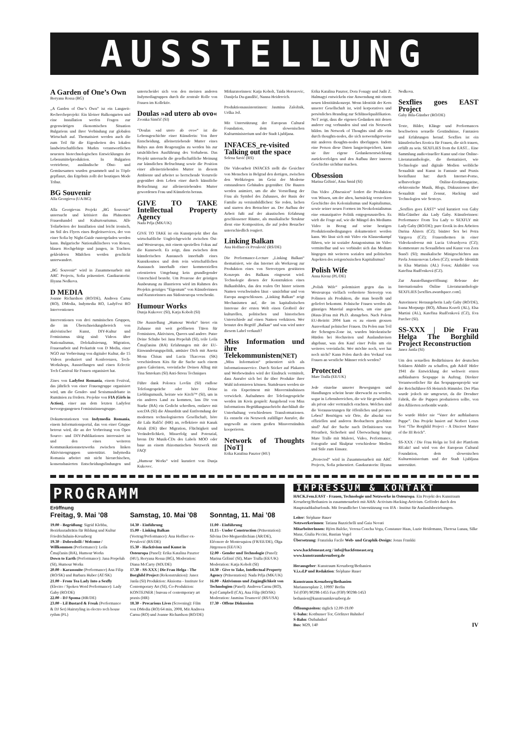AUSSTELLUNG
A Garden of One’s Own
Boryana Rossa (BG)
„A Garden of One’s Own” ist ein Langzeit-Rechercheprojekt: Ein kleiner Balkongarten und eine Installation werfen Fragen zur gegenwärtigen ökonomischen Situation Bulgariens und ihrer Verbindung zur globalen Wirtschaft auf. Thematisiert werden auch die zum Teil für die Eigenheiten des lokalen landwirtschaftlichen Markts verantwortlichen neuesten biotechnologischen Entwicklungen der Lebensmittelproduktion. In Bulgarien vertriebene, ausländische Obst- und Gemüsesamen wurden gesammelt und in Töpfe gepflanzt, das Ergebnis zollt der boutiques Mode Tribut.
BG Souvenir
Alla Georgieva (UA/BG)
Alla Georgievas Projekt „BG Souvenir“ untersucht und kritisiert das Phänomen Frauenhandel und Kulturtourismus. Alle Teilarbeiten der Installation sind leicht ironisch, im Stil des Flyers eines Begleitservices, der von einer Sofia by Night-Guide runtergeladen werden kann. Bulgarische Nationalklischees von Rosen, blauen Hochgebirge und jungen, in Trachten gekleideten Mädchen werden geschickt unterwandert.
„BG Souvenir“ wird in Zusammenarbeit mit ARC Projects, Sofia präsentiert. Gastkuratorin: Iliyana Nedkova.
D MEDIA
Joanne Richardson (RO/DE), Andreea Carnu (RO), DMedia, Indymedia RO, LadyFest RO Interventionen
Interventionen von drei rumänischen Gruppen, die im Überschneidungsbereich von aktivistischer Kunst, DIY-Kultur und Feminismus tätig sind: Videos über Nationalismus, Delokalisierung, Migration, Frauenarbeit und Prekarität von D Media, einer NGO zur Verbreitung von digitaler Kultur, die 15 Videos produziert und Konferenzen, Tech-Workshops, Ausstellungen und einen Eclectic Tech Carnival für Frauen organisiert hat.
Zines von Ladyfest Romania, einem Festival, das jährlich von einer Frauengruppe organisiert wird, um die Gender- und Sexismusdebatte in Rumänien zu fördern. Projekte von FIA (Girls in Action), einer aus dem letzten Ladyfest hervorgegangenen Feministinnengruppe.
Dokumentationen von Indymedia Romania, einem Informationsportal, das von einer Gruppe betreut wird, die an der Verbreitung von Open Source- und DIY-Publikationen interessiert ist und den eines weiteren Kommunikationsnetzwerks zwischen linken Aktivistengruppen unterstützt. Indymedia Romania arbeitet mit nicht hierarchischen, konsensbasierten Entscheidungsfindungen und unterscheidet sich von den meisten anderen Indymediagruppen durch die zentrale Rolle von Frauen im Kollektiv.
Doulas »ad utero ab ovo«
Zvonka Simčič (SI)
“Doulas »ad utero ab ovo«“ ist die Lebensgeschichte einer Künstlerin: Von ihrer Entscheidung, alleinerziehende Mutter eines Babys aus dem Reagenzglas zu werden bis zur tatsächlichen Ausführung des Vorhabens. Das Projekt untersucht die gesellschaftliche Meinung zur künstlichen Befruchtung sowie die Position einer alleinerziehenden Mutter in diesem Ambiente und arbeitet so herrschende Vorurteile gegenüber dem Leben einer durch künstliche Befruchtung zur alleinerziehenden Mutter gewordenen Frau und Künstlerin heraus.
GIVE TO TAKE Intellectual Property Agency
Nada Prlja (MK/UK)
GIVE TO TAKE ist ein Kunstprojekt über das wirtschaftliche Ungleichgewicht zwischen Ost- und Westeuropa, mit einem speziellen Fokus auf die Kunstwelt. Es zeigt, dass zwischen dem künstlerischen Austausch innerhalb eines Kunstkosmos und dem rein wirtschaftlichen Austausch innerhalb einer kommerziellen orientierten Umgebung kein grundlegender Unterschied besteht. Um Prozesse der geistigen Ausbeutung zu illustrieren wird im Rahmen des Projekts geistiges “Eigentum” von Künstlerinnen und Kuratorinnen aus Südosteuropa verschenkt.
Humour Works
Dunja Kukovec (SI), Katja Kobolt (SI)
Die Ausstellung „Humour Works“ bietet ein Zuhause mit weit geöffneten Türen für Feministen, Aktivisten, Queers und andere. Putze Deine Schuhe bei Jana Prepeluh (SI), teile Leila Čmajčanins (BA) Erfahrungen mit der EU-Einwanderungspolitik, amüsier Dich mit Anetta Mona Chisas und Lucia Tkacovas (SK) verschiedenen Kits für die Suche nach einem guten Galeristen, vereinfache Deinen Alltag mit Tina Smrekars (SI) Anti-Stress Techniques
Führe dank Polonca Lovšin (SI) endlose Telefongespräche oder höre Deine Lieblingsmusik, heirate wie Kitch™ (SI), um in ein anderes Land zu kommen, lass Dir von Starke (BA) ein Gedicht schreiben, entlarve mit son:DA (SI) die Absurdität und Entfremdung der modernen technologisierten Gesellschaft, höre dir Lala Raščić (HR) an, reflektiere mit Kanak Attak (DE) über Migration, Flüchtigkeit und Veränderlichkeit, Misserfolg und Potenzial, brenn Dir Musik-CDs des Labels MOO oder baue an einem rhizomatischen Netzwerk mit FAQ!
„Humour Works“ wird kuratiert von Dunja Kukovec.
Mitkuratorinnen: Katja Kobolt, Taida Horozovic, Danijela Du-gandžić, Nanna Heidereich.
Produktionsassistentinnen: Jasmina Založnik, Urška Jež.
Mit Unterstützung der European Cultural Foundation, dem slowenischen Kulturministerium und der Stadt Ljubljana.
INFACES_re-visited Talking out the space
Selena Savić (RS)
Die Videoarbeit INFACES stellt die Gesichter von Menschen in Belgrad den dortigen, zwischen den Weltkriegen im Geist der Moderne entstandenen Gebäuden gegenüber. Die Bauten werden animiert, um die alte Vorstellung der Frau als Symbol des Zuhauses, der Basis der Familie zu versinnbildlichen: Sie reden, lachen und starren den Betrachter an. Der Aufbau der Arbeit fußt auf der akustischen Erfahrung geschlossener Räume, als musikalische Struktur dient eine Komposition, die auf jeden Besucher unterschiedlich reagiert.
Linking Balkan
Ana Hoffner ex Prvulović (RS/DE)
Die Performance-Lecture „Linking Balkan“ thematisiert, wie das Internet als Werkzeug zur Produktion eines von Stereotypen gestützten Konzepts des Balkans eingesetzt wird. Technologie dienen der Konstruktion eines Balkanbildes, das den realen Ort hinter seinem Namen verschwinden lässt - unsichtbar und von Europa ausgeschlossen. „Linking Balkan“ zeigt Mechanismen auf, die im kapitalistischen Interesse der ersten Welt einen Großteil der kulturellen, politischen und historischen Unterschiede auf einen Namen verkürzen. Wer benutzt den Begriff „Balkan“ und was wird unter diesem Label verkauft?
Miss Information und ihre Telekommunisten(NET)
„Miss Information“ präsentiert sich als Informationsservice. Durch Sticker auf Plakaten und Werbewänden wird der Eindruck vermittelt, dass Anrufer sich bei ihr über Produkte ihrer Wahl informieren können. Stattdessen werden sie in ein Experiment mit Misverständnissen verwickelt. Aufnahmen der Telefongespräche werden im Kreis gespielt: Ausgehend von Miss Informations Begrüßungsnachricht durchläuft die Unterhaltung verschiedenen Transformationen. Es entsteht ein Netzwerk zufälliger Anrufer, die ungewollt an einem großen Missverständnis kooperieren.
Network of Thoughts [NoT]
Erika Katalina Pasztor (HU)
Erika Katalina Pasztor, Dora Fonagy und Judit Z. Halmagyi entwickeln eine Anwendung mit einem neuen Identitätskonzept. Wenn Identität der Kern unserer Gesellschaft ist, wird korporatives und persönliches Branding zur Schlüsselqualifikation. NoT zeigt, dass die eigenen Gedanken mit denen anderer eng verbunden sind und ein Netzwerk bilden. Im Network of Thoughts sind alle eins durch thoughts-nodes, die sich notwendigerweise mit anderen thoughts-nodes überlappen. Indem eine Person diese Daten langzeitspeichert, kann sie ihre eigene Gedankenentwicklung zurückverfolgen und den Aufbau ihrer inneren Geschichte sichtbar machen.
Obsession
Marina Gržinić, Aina Smid (SI)
Das Video „Obsession“ fordert die Produktion von Wissen, um der alten, hartnäckig versteckten Geschichte des Kolonialismus und Kapitalismus, sowie seiner neuen Formen im Neokolonialismus eine emanzipative Politik entgegenzustellen. Es wirft die Frage auf, wie die Mängel des Mediums Video in Bezug auf seine heutigen Produktionsbedingungen dokumentiert werden kann. Wo lässt sich mit Video ein Klassenkampf führen, wie ist sozialer Antagonismus im Video vermittelbar und wo verbindet sich das Medium hingegen mit weiteren sozialen und politischen Aspekten des zeitgenössischen Kapitalismus?
Polish Wife
Anna Krenz (PL/DE)
„Polish Wife“ polemisiert gegen das in Westeuropa vielfach verbreitete Stereotyp von Polinnen als Produkten, die man bestellt und geliefert bekommt. Polnische Frauen werden als günstiges Material angesehen, um eine gute (Haus-)Frau mit Ph.D. abzugeben. Nach Polens EU-Beitritt 2004 kam es zu einem grossen Ausverkauf polnischer Frauen. Da Polen nun Teil der Schengen-Zone ist, wurden bürokratische Hürden bei Hochzeiten und Auslandsreisen abgebaut, was den Kauf einer Polin um ein weiteres vereinfacht. Wer möchte noch, wer hat noch nicht? Kann Polen durch den Verkauf von Frauen an westliche Männer reich werden?
Protected
Mare Tralla (EE/UK)
Jede einzelne unserer Bewegungen und Handlungen scheint heute überwacht zu werden, sogar in Lebensbereichen, die wir für gewöhnlich als privat oder vertraulich erachten. Welches sind die Voraussetzungen für öffenliches und privates Leben? Benötigen wir Orte, die absolut vor offiziellen und anderen Beobachtern geschützt sind? Auf der Suche nach Definitionen von Privatheit, Sicherheit und Überwachung bringt Mare Tralle mit Malerei, Video, Performance, Fotografie und Skulptur verschiedene Medien und Stile zum Einsatz.
„Protected“ wird in Zusammenarbeit mit ARC Projects, Sofia präsentiert. Gastkuratorin: Iliyana Nedkova.
Sexflies goes EAST Project
Gaby Bila-Günther (RO/DE)
Texte, Bilder, Klänge und Performances beschwören sexuelle Geständnisse, Fantasien und Erfahrungen herauf. Sexflies ist ein künstlerisches Erotica für Frauen, die sich trauen, erfüllt zu sein. SEXFLIES from the EAST... Eine Sammlung audiovisueller Kunst und eine Online-Literaturanthologie, die thematisiert, wie Technologie und digitale Medien weibliche Sexualität und Kunst in Fantasie und Praxis beeinflusst hat: durch Internet-Porno, selbstverlegte Online-Erotikmagazine, elektronische Musik, Blogs, Diskussionen über Sexualität und Zensur, Hacking und Technologien wie Sextoys.
„Sexflies goes EAST“ wird kuratiert von Gaby Bila-Günther aka Lady Gaby. Künstlerinnen: Performance From Tea Lady to SEXFLY mit Lady Gaby (RO/DE); pure Erotik in den Arbeiten Darina Alsters (CZ); binärer Sex bei Petra Vargova (CZ); Frauenthemen in einer Videokonferenz mit Lucia Udvardyova (CZ); Kommentare zu Sexualleben und Kunst von Zora Stanči (SI); musikalische Minigeschichten aus Pavla Jonssonovas Leben (CZ); sexuelle Identität in Elsa Martinis (AL) Fotos; Aktbilder von Kateřina Rudčenková (CZ).
Zur Ausstellungseröffnung: Release der Internationalen Online Literaturanthologie SEXFLIES [sexflies.awardspace.com].
Autorinnen: Herausgeberin Lady Gaby (RO/DE), Ioana Morpurgo (RO), Albana Kozeli (AL), Elsa Martini (AL), Kateřina Rudčenková (CZ), Eva Parcher (SI).
SS-XXX | Die Frau Helga The Borghild Project Reconstruction
Janez Janša (SI)
Um den sexuellen Bedürfnissen der deutschen Soldaten Abhilfe zu schaffen, gab Adolf Hitler 1941 die Entwicklung der weltweit ersten aufblasbaren Sexpuppe in Auftrag. Direkter Verantwortlicher für das Sexpuppenprojekt war der Reichsführer-SS Heinrich Himmler. Der Plan wurde jedoch nie umgesetzt, da die Dresdner Fabrik, die die Puppen produzieren sollte, von den Alliierten zerbombt wurde.
So wurde Hitler nie “Vater der aufblasbaren Puppe”. Das Projekt basiert auf Norbert Lenzs Text “The Borghild Project – A Discreet Matter of the III Reich”.
SS-XXX / Die Frau Helga ist Teil der Plattform RE:akt! und wird von der European Cultural Foundation, dem slowenischen Kulturministerium und der Stadt Ljubljana unterstützt.
PROGRAMM
Eröffnung
Freitag, 9. Mai ’08
19.00 - Begrüßung: Sigrid Klebba, Bezirksstadträtin für Bildung und Kultur Friedrichshain-Kreuzberg
19.30 - Dobrodošli / Welcome / Willkommen (Performance): Leila Čmajčanin (BA), Humour Works
Down to Earth (Performance): Jana Prepeluh (SI), Humour Works
20.00 - Karasssuite (Performance) Ana Filip (RO/SK) und Barbara Huber (AT/SK)
21.00 - From Tea Lady Into a Sexfly (Electro / Spoken Word Performance): Lady Gaby (RO/DE)
22.00 - DJ Spoma (HR/DE)
23.00 - Lil Bustard & Freak (Performance & DJ Set) Hairstyling in electro tech house rythm (PL)
Samstag, 10. Mai ’08
14.30 - Einführung
15.00 - Linking Balkan (Vortrag/Performance): Ana Hoffner ex-Prvulović (RS/DE)
15.30 - Hacktivism und Kunst in Osteuropa (Panel): Erika Katalina Pasztor (HU), Boryana Rossa (BG), Moderation: Diana McCarty (MX/DE)
17.30 - SS-XXX | Die Frau Helga - The Borghild Project (Rekonstruktion): Janez Janša (SI) Produktion: Aksioma - Institute for Contemporary Art (SI), Co-Produktion: KONTEJNER | bureau of contemporary art praxis (HR)
18.30 - Precarious Lives (Screening): Film von DMedia (RO) 64 min, 2008, Mit Andreea Carnu (RO) und Joanne Richardson (RO/DE)
Sonntag, 11. Mai ’08
11.00 - Einführung
11.15 - Under Construction (Präsentation): Silvina Der-Meguerditchian (AR/DE), Eléonore de Montesquiou (FR/EE/DE), Olga Jürgenson (EE/UK)
12.00 - Gender und Technologie (Panel): Marina Gržinić (SI), Mare Tralla (EE/UK) Moderation: Katja Kobolt (SI)
14.30 - Give to Take, Intellectual Property Agency (Präsentation): Nada Prlja (MK/UK)
16.00 - Aktivismus und Zugänglichkeit von Technologien (Panel): Andreea Carnu (RO), Kyd Campbell (CA), Ana Filip (RO/SK) Moderation: Jasmina Tesanović (RS/USA)
17.30 - Offene Diskussion
IMPRESSUM & KONTAKT
HACK.Fem.EAST - Frauen, Technologie und Netzwerke in Osteuropa. Ein Projekt des Kunstraum Kreuzberg/Bethanien in zusammenarbeit mit AHA: Activism-Hacking-Artivism. Gefördet durch den Hauptstadtkulturfonds. Mit freundlicher Unterstützung von IFA - Institut für Auslandsbeziehungen.
Leiter: Stéphane Bauer
Netzwerkerinnen: Tatiana Bazzichelli und Gaia Novati
MitarbeiterInnen: Björn Balcke, Verena Concha Vega, Constanze Haas, Luzie Heidemann, Theresa Lunau, Silke Manz, Giulia Piccini, Bastian Vogel
Übersetzung: Franziska Facile Web- und Graphik-Design: Jonas Frankki
www.hackfemeast.org / info@hackfemeast.org
www.kunstraumkreuzberg.de
Herausgeber: Kunstraum Kreuzberg/Bethanien
V.i.s.d.P und Redaktion: Stéphane Bauer
Kunstraum Kreuzberg/Bethanien
Mariannenplatz 2, 10997 Berlin
Tel (030) 90298-1455 Fax (030) 90298-1453
bethanien@kunstraumkreuzberg.de
Öffnungszeiten: täglich 12.00-19.00
U-bahn: Kottbusser Tor, Görlitzer Bahnhof
S-Bahn: Ostbahnhof
Bus: M29, 140 IV